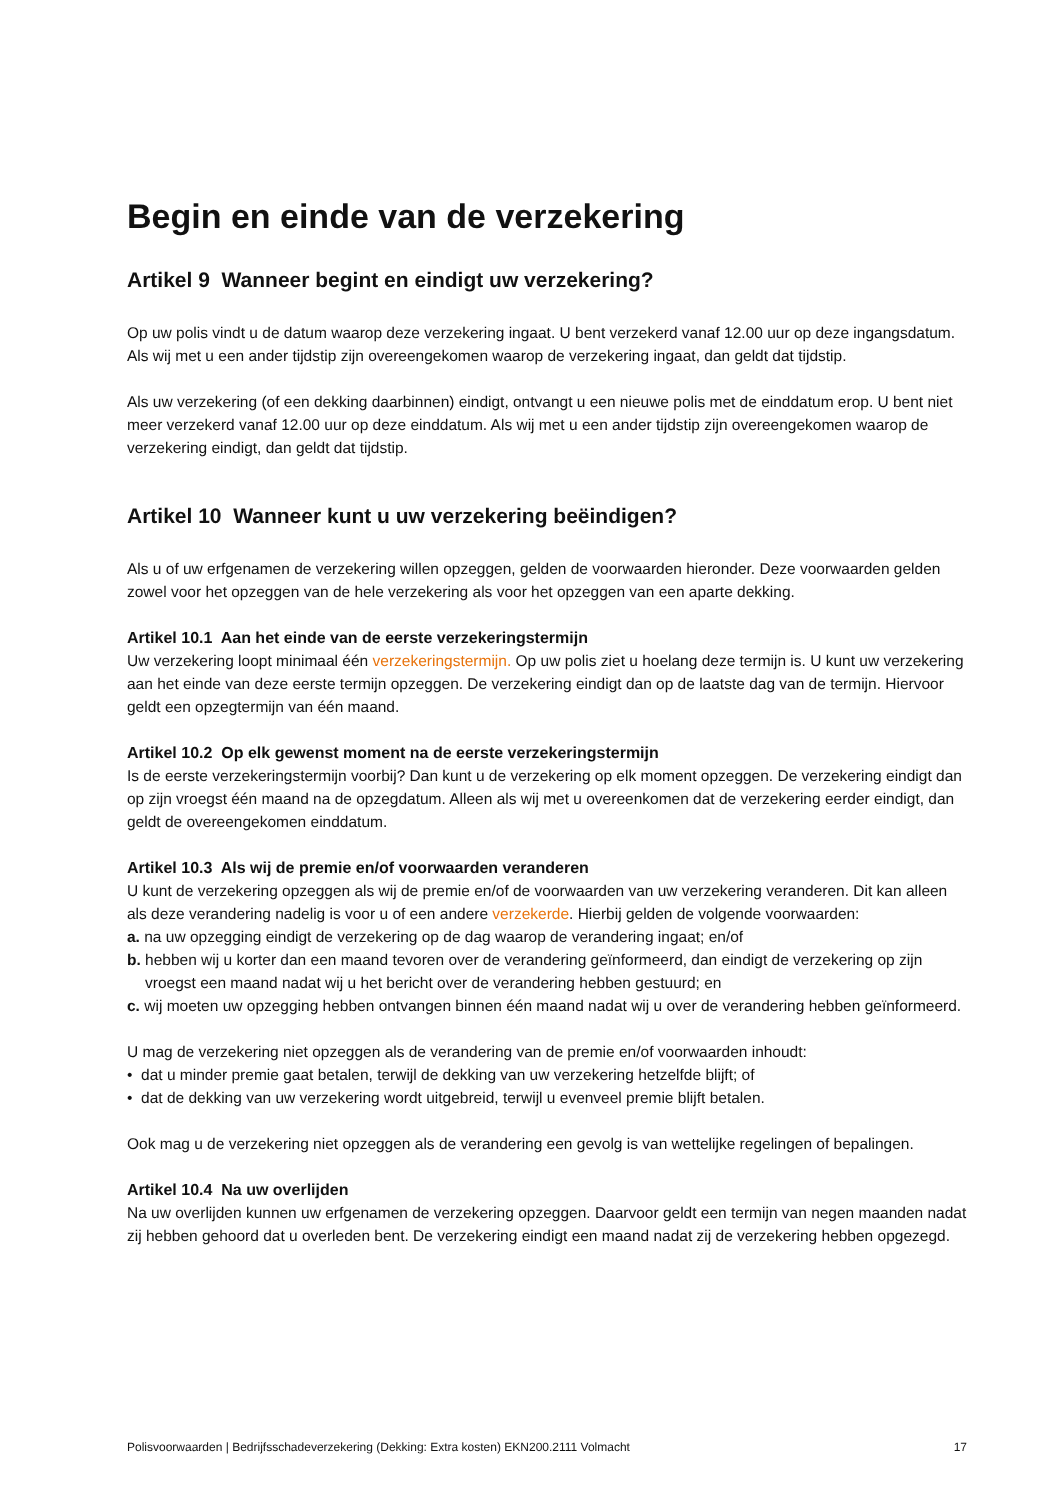Begin en einde van de verzekering
Artikel 9 Wanneer begint en eindigt uw verzekering?
Op uw polis vindt u de datum waarop deze verzekering ingaat. U bent verzekerd vanaf 12.00 uur op deze ingangsdatum. Als wij met u een ander tijdstip zijn overeengekomen waarop de verzekering ingaat, dan geldt dat tijdstip.
Als uw verzekering (of een dekking daarbinnen) eindigt, ontvangt u een nieuwe polis met de einddatum erop. U bent niet meer verzekerd vanaf 12.00 uur op deze einddatum. Als wij met u een ander tijdstip zijn overeengekomen waarop de verzekering eindigt, dan geldt dat tijdstip.
Artikel 10 Wanneer kunt u uw verzekering beëindigen?
Als u of uw erfgenamen de verzekering willen opzeggen, gelden de voorwaarden hieronder. Deze voorwaarden gelden zowel voor het opzeggen van de hele verzekering als voor het opzeggen van een aparte dekking.
Artikel 10.1 Aan het einde van de eerste verzekeringstermijn
Uw verzekering loopt minimaal één verzekeringstermijn. Op uw polis ziet u hoelang deze termijn is. U kunt uw verzekering aan het einde van deze eerste termijn opzeggen. De verzekering eindigt dan op de laatste dag van de termijn. Hiervoor geldt een opzegtermijn van één maand.
Artikel 10.2 Op elk gewenst moment na de eerste verzekeringstermijn
Is de eerste verzekeringstermijn voorbij? Dan kunt u de verzekering op elk moment opzeggen. De verzekering eindigt dan op zijn vroegst één maand na de opzegdatum. Alleen als wij met u overeenkomen dat de verzekering eerder eindigt, dan geldt de overeengekomen einddatum.
Artikel 10.3 Als wij de premie en/of voorwaarden veranderen
U kunt de verzekering opzeggen als wij de premie en/of de voorwaarden van uw verzekering veranderen. Dit kan alleen als deze verandering nadelig is voor u of een andere verzekerde. Hierbij gelden de volgende voorwaarden:
a. na uw opzegging eindigt de verzekering op de dag waarop de verandering ingaat; en/of
b. hebben wij u korter dan een maand tevoren over de verandering geïnformeerd, dan eindigt de verzekering op zijn vroegst een maand nadat wij u het bericht over de verandering hebben gestuurd; en
c. wij moeten uw opzegging hebben ontvangen binnen één maand nadat wij u over de verandering hebben geïnformeerd.
U mag de verzekering niet opzeggen als de verandering van de premie en/of voorwaarden inhoudt:
• dat u minder premie gaat betalen, terwijl de dekking van uw verzekering hetzelfde blijft; of
• dat de dekking van uw verzekering wordt uitgebreid, terwijl u evenveel premie blijft betalen.
Ook mag u de verzekering niet opzeggen als de verandering een gevolg is van wettelijke regelingen of bepalingen.
Artikel 10.4 Na uw overlijden
Na uw overlijden kunnen uw erfgenamen de verzekering opzeggen. Daarvoor geldt een termijn van negen maanden nadat zij hebben gehoord dat u overleden bent. De verzekering eindigt een maand nadat zij de verzekering hebben opgezegd.
Polisvoorwaarden | Bedrijfsschadeverzekering (Dekking: Extra kosten) EKN200.2111 Volmacht 17